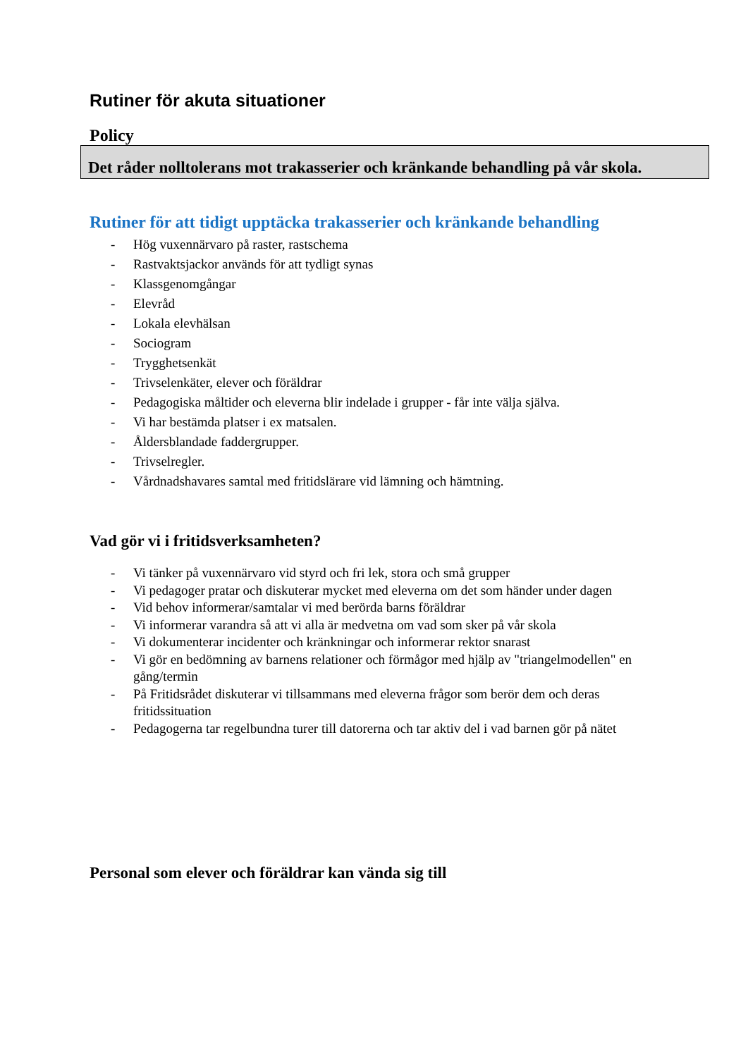Rutiner för akuta situationer
Policy
Det råder nolltolerans mot trakasserier och kränkande behandling på vår skola.
Rutiner för att tidigt upptäcka trakasserier och kränkande behandling
- Hög vuxennärvaro på raster, rastschema
- Rastvaktsjackor används för att tydligt synas
- Klassgenomgångar
- Elevråd
- Lokala elevhälsan
- Sociogram
- Trygghetsenkät
- Trivselenkäter, elever och föräldrar
- Pedagogiska måltider och eleverna blir indelade i grupper - får inte välja själva.
- Vi har bestämda platser i ex matsalen.
- Åldersblandade faddergrupper.
- Trivselregler.
- Vårdnadshavares samtal med fritidslärare vid lämning och hämtning.
Vad gör vi i fritidsverksamheten?
- Vi tänker på vuxennärvaro vid styrd och fri lek, stora och små grupper
- Vi pedagoger pratar och diskuterar mycket med eleverna om det som händer under dagen
- Vid behov informerar/samtalar vi med berörda barns föräldrar
- Vi informerar varandra så att vi alla är medvetna om vad som sker på vår skola
- Vi dokumenterar incidenter och kränkningar och informerar rektor snarast
- Vi gör en bedömning av barnens relationer och förmågor med hjälp av "triangelmodellen" en gång/termin
- På Fritidsrådet diskuterar vi tillsammans med eleverna frågor som berör dem och deras fritidssituation
- Pedagogerna tar regelbundna turer till datorerna och tar aktiv del i vad barnen gör på nätet
Personal som elever och föräldrar kan vända sig till